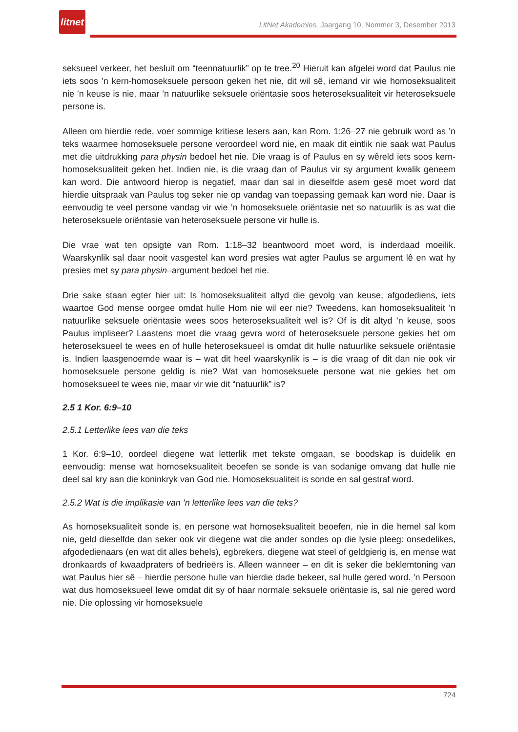litnet
LitNet Akademies, Jaargang 10, Nommer 3, Desember 2013
seksueel verkeer, het besluit om “teennatuurlik” op te tree.<sup>20</sup> Hieruit kan afgelei word dat Paulus nie iets soos ’n kern-homoseksuele persoon geken het nie, dit wil sê, iemand vir wie homoseksualiteit nie ’n keuse is nie, maar ’n natuurlike seksuele oriëntasie soos heteroseksualiteit vir heteroseksuele persone is.
Alleen om hierdie rede, voer sommige kritiese lesers aan, kan Rom. 1:26–27 nie gebruik word as ’n teks waarmee homoseksuele persone veroordeel word nie, en maak dit eintlik nie saak wat Paulus met die uitdrukking para physin bedoel het nie. Die vraag is of Paulus en sy wêreld iets soos kern-homoseksualiteit geken het. Indien nie, is die vraag dan of Paulus vir sy argument kwalik geneem kan word. Die antwoord hierop is negatief, maar dan sal in dieselfde asem gesê moet word dat hierdie uitspraak van Paulus tog seker nie op vandag van toepassing gemaak kan word nie. Daar is eenvoudig te veel persone vandag vir wie ’n homoseksuele oriëntasie net so natuurlik is as wat die heteroseksuele oriëntasie van heteroseksuele persone vir hulle is.
Die vrae wat ten opsigte van Rom. 1:18–32 beantwoord moet word, is inderdaad moeilik. Waarskynlik sal daar nooit vasgestel kan word presies wat agter Paulus se argument lê en wat hy presies met sy para physin–argument bedoel het nie.
Drie sake staan egter hier uit: Is homoseksualiteit altyd die gevolg van keuse, afgodediens, iets waartoe God mense oorgee omdat hulle Hom nie wil eer nie? Tweedens, kan homoseksualiteit ’n natuurlike seksuele oriëntasie wees soos heteroseksualiteit wel is? Of is dit altyd ’n keuse, soos Paulus impliseer? Laastens moet die vraag gevra word of heteroseksuele persone gekies het om heteroseksueel te wees en of hulle heteroseksueel is omdat dit hulle natuurlike seksuele oriëntasie is. Indien laasgenoemde waar is – wat dit heel waarskynlik is – is die vraag of dit dan nie ook vir homoseksuele persone geldig is nie? Wat van homoseksuele persone wat nie gekies het om homoseksueel te wees nie, maar vir wie dit “natuurlik” is?
2.5 1 Kor. 6:9–10
2.5.1 Letterlike lees van die teks
1 Kor. 6:9–10, oordeel diegene wat letterlik met tekste omgaan, se boodskap is duidelik en eenvoudig: mense wat homoseksualiteit beoefen se sonde is van sodanige omvang dat hulle nie deel sal kry aan die koninkryk van God nie. Homoseksualiteit is sonde en sal gestraf word.
2.5.2 Wat is die implikasie van ’n letterlike lees van die teks?
As homoseksualiteit sonde is, en persone wat homoseksualiteit beoefen, nie in die hemel sal kom nie, geld dieselfde dan seker ook vir diegene wat die ander sondes op die lysie pleeg: onsedelikes, afgodedienaars (en wat dit alles behels), egbrekers, diegene wat steel of geldgierig is, en mense wat dronkaards of kwaadpraters of bedrieërs is. Alleen wanneer – en dit is seker die beklemtoning van wat Paulus hier sê – hierdie persone hulle van hierdie dade bekeer, sal hulle gered word. ’n Persoon wat dus homoseksueel lewe omdat dit sy of haar normale seksuele oriëntasie is, sal nie gered word nie. Die oplossing vir homoseksuele
724